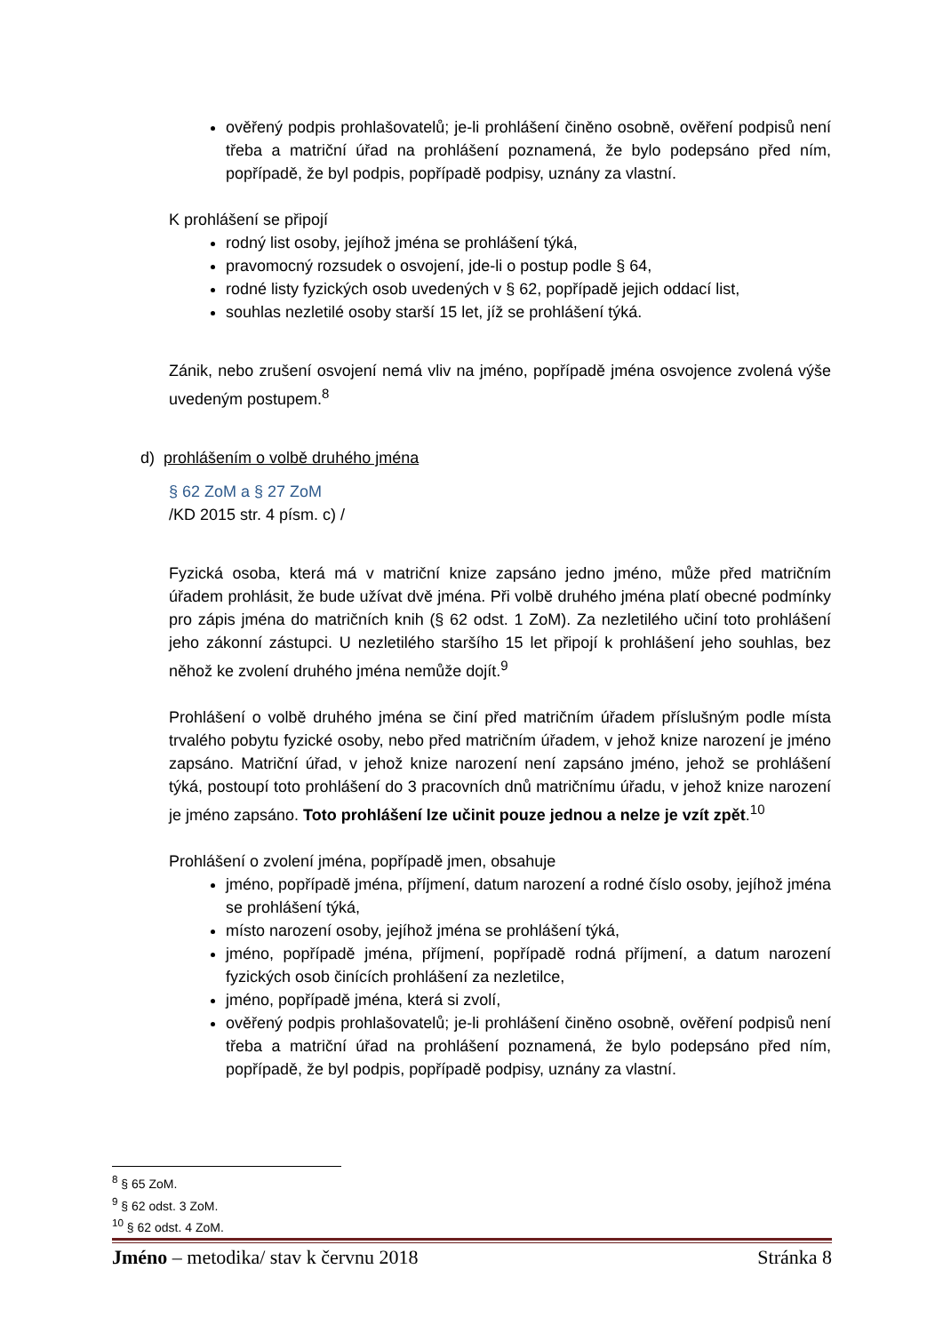ověřený podpis prohlašovatelů; je-li prohlášení činěno osobně, ověření podpisů není třeba a matriční úřad na prohlášení poznamená, že bylo podepsáno před ním, popřípadě, že byl podpis, popřípadě podpisy, uznány za vlastní.
K prohlášení se připojí
rodný list osoby, jejíhož jména se prohlášení týká,
pravomocný rozsudek o osvojení, jde-li o postup podle § 64,
rodné listy fyzických osob uvedených v § 62, popřípadě jejich oddací list,
souhlas nezletilé osoby starší 15 let, jíž se prohlášení týká.
Zánik, nebo zrušení osvojení nemá vliv na jméno, popřípadě jména osvojence zvolená výše uvedeným postupem.<sup>8</sup>
d) prohlášením o volbě druhého jména
§ 62 ZoM a § 27 ZoM
/KD 2015 str. 4 písm. c) /
Fyzická osoba, která má v matriční knize zapsáno jedno jméno, může před matričním úřadem prohlásit, že bude užívat dvě jména. Při volbě druhého jména platí obecné podmínky pro zápis jména do matričních knih (§ 62 odst. 1 ZoM). Za nezletilého učiní toto prohlášení jeho zákonní zástupci. U nezletilého staršího 15 let připojí k prohlášení jeho souhlas, bez něhož ke zvolení druhého jména nemůže dojít.<sup>9</sup>
Prohlášení o volbě druhého jména se činí před matričním úřadem příslušným podle místa trvalého pobytu fyzické osoby, nebo před matričním úřadem, v jehož knize narození je jméno zapsáno. Matriční úřad, v jehož knize narození není zapsáno jméno, jehož se prohlášení týká, postoupí toto prohlášení do 3 pracovních dnů matričnímu úřadu, v jehož knize narození je jméno zapsáno. Toto prohlášení lze učinit pouze jednou a nelze je vzít zpět.<sup>10</sup>
Prohlášení o zvolení jména, popřípadě jmen, obsahuje
jméno, popřípadě jména, příjmení, datum narození a rodné číslo osoby, jejíhož jména se prohlášení týká,
místo narození osoby, jejíhož jména se prohlášení týká,
jméno, popřípadě jména, příjmení, popřípadě rodná příjmení, a datum narození fyzických osob činících prohlášení za nezletilce,
jméno, popřípadě jména, která si zvolí,
ověřený podpis prohlašovatelů; je-li prohlášení činěno osobně, ověření podpisů není třeba a matriční úřad na prohlášení poznamená, že bylo podepsáno před ním, popřípadě, že byl podpis, popřípadě podpisy, uznány za vlastní.
<sup>8</sup> § 65 ZoM.
<sup>9</sup> § 62 odst. 3 ZoM.
<sup>10</sup> § 62 odst. 4 ZoM.
Jméno – metodika/ stav k červnu 2018 Stránka 8